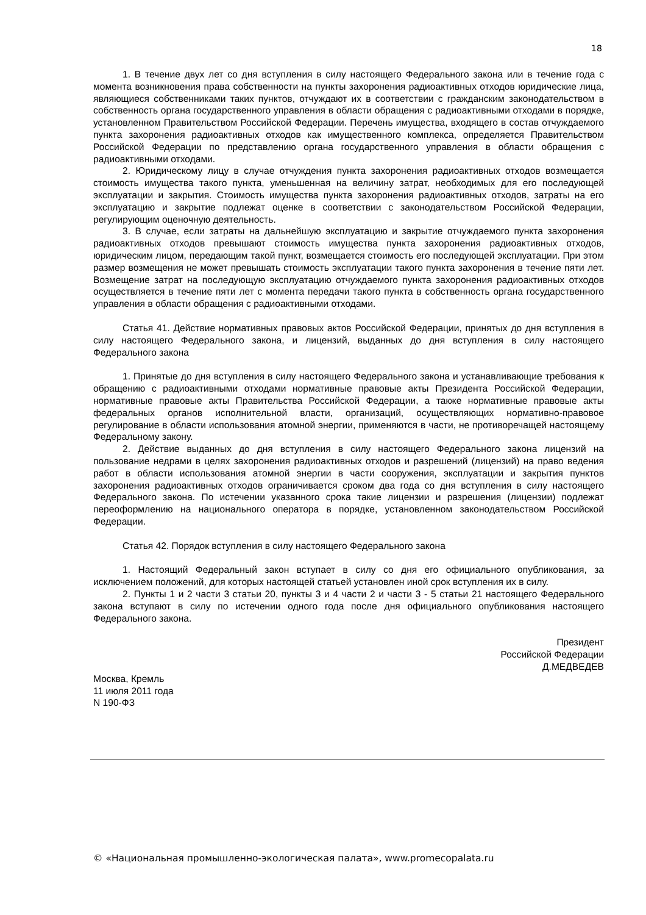18
1. В течение двух лет со дня вступления в силу настоящего Федерального закона или в течение года с момента возникновения права собственности на пункты захоронения радиоактивных отходов юридические лица, являющиеся собственниками таких пунктов, отчуждают их в соответствии с гражданским законодательством в собственность органа государственного управления в области обращения с радиоактивными отходами в порядке, установленном Правительством Российской Федерации. Перечень имущества, входящего в состав отчуждаемого пункта захоронения радиоактивных отходов как имущественного комплекса, определяется Правительством Российской Федерации по представлению органа государственного управления в области обращения с радиоактивными отходами.
2. Юридическому лицу в случае отчуждения пункта захоронения радиоактивных отходов возмещается стоимость имущества такого пункта, уменьшенная на величину затрат, необходимых для его последующей эксплуатации и закрытия. Стоимость имущества пункта захоронения радиоактивных отходов, затраты на его эксплуатацию и закрытие подлежат оценке в соответствии с законодательством Российской Федерации, регулирующим оценочную деятельность.
3. В случае, если затраты на дальнейшую эксплуатацию и закрытие отчуждаемого пункта захоронения радиоактивных отходов превышают стоимость имущества пункта захоронения радиоактивных отходов, юридическим лицом, передающим такой пункт, возмещается стоимость его последующей эксплуатации. При этом размер возмещения не может превышать стоимость эксплуатации такого пункта захоронения в течение пяти лет. Возмещение затрат на последующую эксплуатацию отчуждаемого пункта захоронения радиоактивных отходов осуществляется в течение пяти лет с момента передачи такого пункта в собственность органа государственного управления в области обращения с радиоактивными отходами.
Статья 41. Действие нормативных правовых актов Российской Федерации, принятых до дня вступления в силу настоящего Федерального закона, и лицензий, выданных до дня вступления в силу настоящего Федерального закона
1. Принятые до дня вступления в силу настоящего Федерального закона и устанавливающие требования к обращению с радиоактивными отходами нормативные правовые акты Президента Российской Федерации, нормативные правовые акты Правительства Российской Федерации, а также нормативные правовые акты федеральных органов исполнительной власти, организаций, осуществляющих нормативно-правовое регулирование в области использования атомной энергии, применяются в части, не противоречащей настоящему Федеральному закону.
2. Действие выданных до дня вступления в силу настоящего Федерального закона лицензий на пользование недрами в целях захоронения радиоактивных отходов и разрешений (лицензий) на право ведения работ в области использования атомной энергии в части сооружения, эксплуатации и закрытия пунктов захоронения радиоактивных отходов ограничивается сроком два года со дня вступления в силу настоящего Федерального закона. По истечении указанного срока такие лицензии и разрешения (лицензии) подлежат переоформлению на национального оператора в порядке, установленном законодательством Российской Федерации.
Статья 42. Порядок вступления в силу настоящего Федерального закона
1. Настоящий Федеральный закон вступает в силу со дня его официального опубликования, за исключением положений, для которых настоящей статьей установлен иной срок вступления их в силу.
2. Пункты 1 и 2 части 3 статьи 20, пункты 3 и 4 части 2 и части 3 - 5 статьи 21 настоящего Федерального закона вступают в силу по истечении одного года после дня официального опубликования настоящего Федерального закона.
Президент
Российской Федерации
Д.МЕДВЕДЕВ
Москва, Кремль
11 июля 2011 года
N 190-ФЗ
© «Национальная промышленно-экологическая палата», www.promecopalata.ru